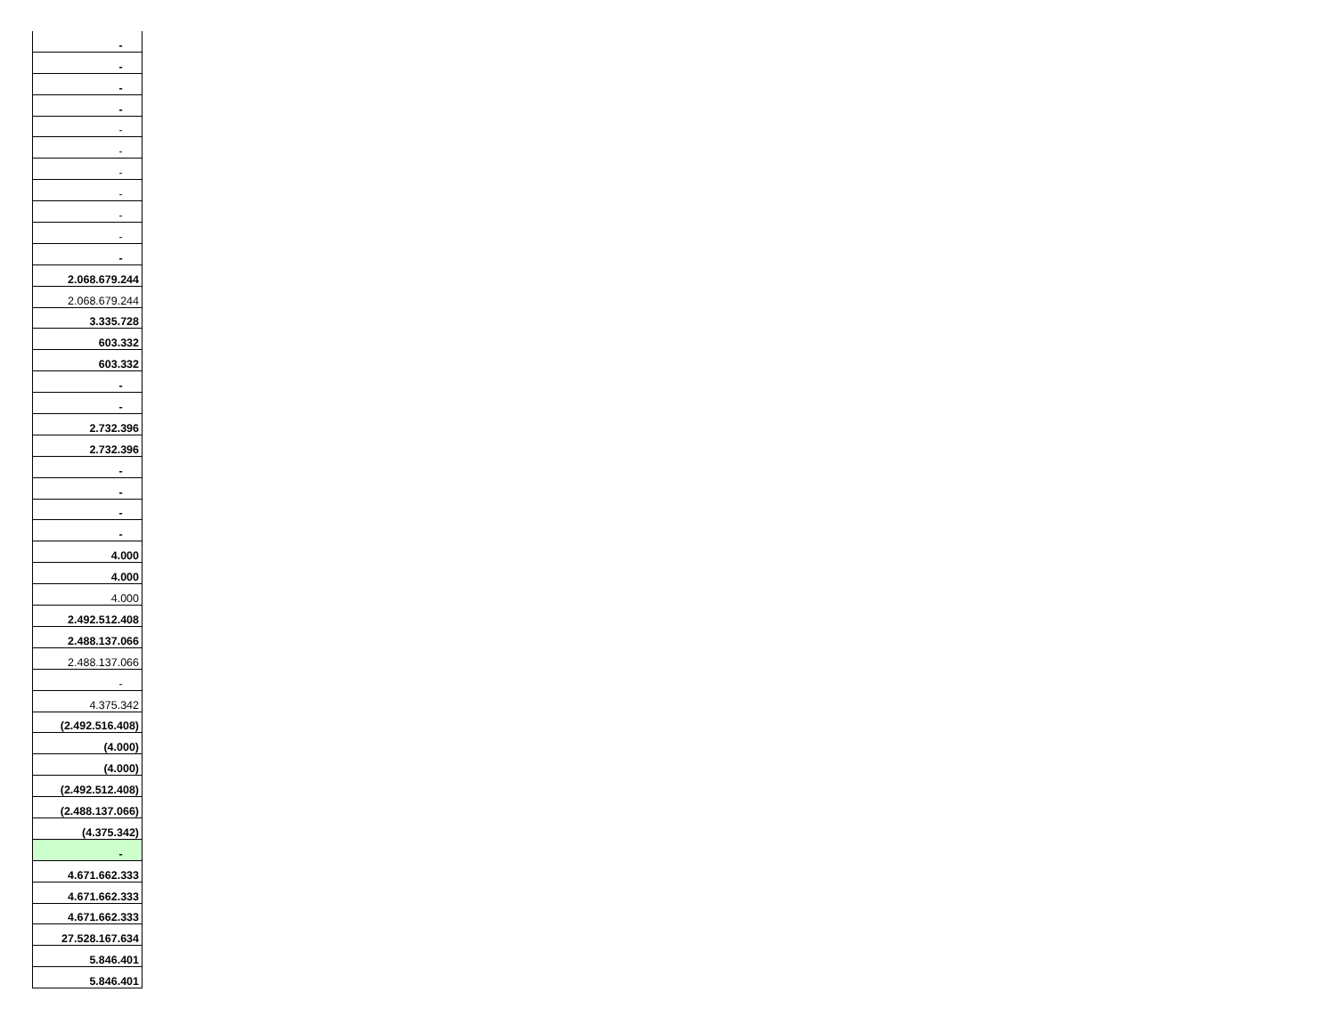| - |
| - |
| - |
| - |
| - |
| - |
| - |
| - |
| - |
| - |
| - |
| 2.068.679.244 |
| 2.068.679.244 |
| 3.335.728 |
| 603.332 |
| 603.332 |
| - |
| - |
| 2.732.396 |
| 2.732.396 |
| - |
| - |
| - |
| - |
| 4.000 |
| 4.000 |
| 4.000 |
| 2.492.512.408 |
| 2.488.137.066 |
| 2.488.137.066 |
| - |
| 4.375.342 |
| (2.492.516.408) |
| (4.000) |
| (4.000) |
| (2.492.512.408) |
| (2.488.137.066) |
| (4.375.342) |
| - |
| 4.671.662.333 |
| 4.671.662.333 |
| 4.671.662.333 |
| 27.528.167.634 |
| 5.846.401 |
| 5.846.401 |